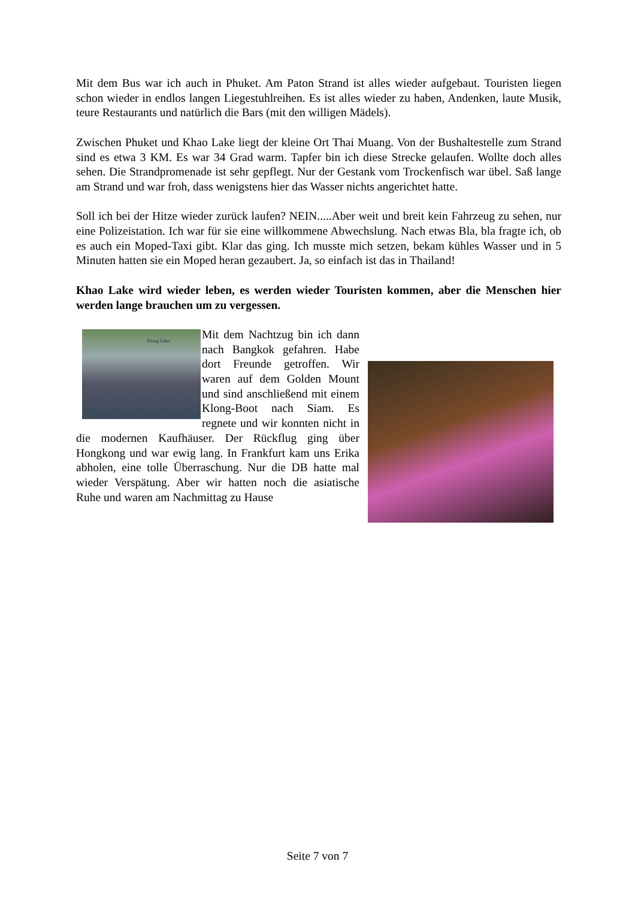Mit dem Bus war ich auch in Phuket. Am Paton Strand ist alles wieder aufgebaut. Touristen liegen schon wieder in endlos langen Liegestuhlreihen. Es ist alles wieder zu haben, Andenken, laute Musik, teure Restaurants und natürlich die Bars (mit den willigen Mädels).
Zwischen Phuket und Khao Lake liegt der kleine Ort Thai Muang. Von der Bushaltestelle zum Strand sind es etwa 3 KM. Es war 34 Grad warm. Tapfer bin ich diese Strecke gelaufen. Wollte doch alles sehen. Die Strandpromenade ist sehr gepflegt. Nur der Gestank vom Trockenfisch war übel. Saß lange am Strand und war froh, dass wenigstens hier das Wasser nichts angerichtet hatte.
Soll ich bei der Hitze wieder zurück laufen? NEIN.....Aber weit und breit kein Fahrzeug zu sehen, nur eine Polizeistation. Ich war für sie eine willkommene Abwechslung. Nach etwas Bla, bla fragte ich, ob es auch ein Moped-Taxi gibt. Klar das ging. Ich musste mich setzen, bekam kühles Wasser und in 5 Minuten hatten sie ein Moped heran gezaubert. Ja, so einfach ist das in Thailand!
Khao Lake wird wieder leben, es werden wieder Touristen kommen, aber die Menschen hier werden lange brauchen um zu vergessen.
Klong Fahrt
Mit dem Nachtzug bin ich dann nach Bangkok gefahren. Habe dort Freunde getroffen. Wir waren auf dem Golden Mount und sind anschließend mit einem Klong-Boot nach Siam. Es regnete und wir konnten nicht in die modernen Kaufhäuser. Der Rückflug ging über Hongkong und war ewig lang. In Frankfurt kam uns Erika abholen, eine tolle Überraschung. Nur die DB hatte mal wieder Verspätung. Aber wir hatten noch die asiatische Ruhe und waren am Nachmittag zu Hause
Seite 7 von 7